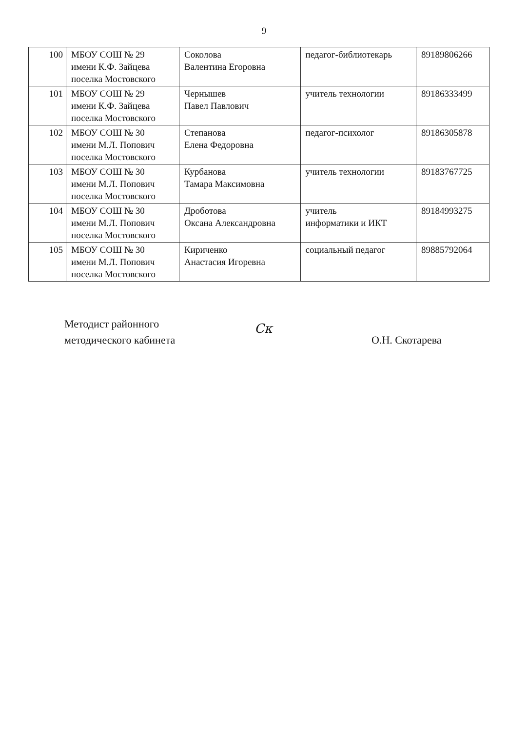9
| 100 | МБОУ СОШ № 29 имени К.Ф. Зайцева поселка Мостовского | Соколова Валентина Егоровна | педагог-библиотекарь | 89189806266 |
| 101 | МБОУ СОШ № 29 имени К.Ф. Зайцева поселка Мостовского | Чернышев Павел Павлович | учитель технологии | 89186333499 |
| 102 | МБОУ СОШ № 30 имени М.Л. Попович поселка Мостовского | Степанова Елена Федоровна | педагог-психолог | 89186305878 |
| 103 | МБОУ СОШ № 30 имени М.Л. Попович поселка Мостовского | Курбанова Тамара Максимовна | учитель технологии | 89183767725 |
| 104 | МБОУ СОШ № 30 имени М.Л. Попович поселка Мостовского | Дроботова Оксана Александровна | учитель информатики и ИКТ | 89184993275 |
| 105 | МБОУ СОШ № 30 имени М.Л. Попович поселка Мостовского | Кириченко Анастасия Игоревна | социальный педагог | 89885792064 |
Методист районного
методического кабинета
Ск
О.Н. Скотарева